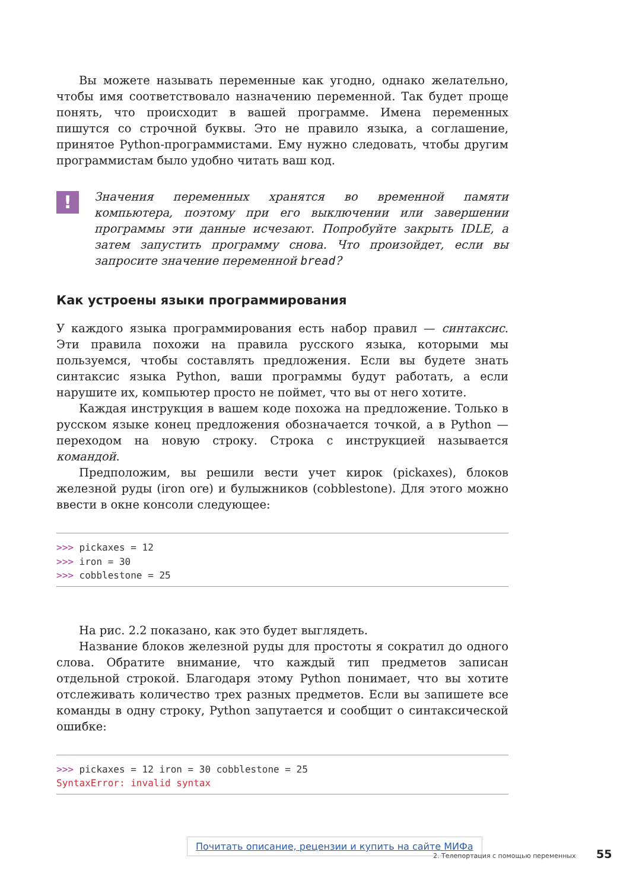Вы можете называть переменные как угодно, однако желательно, чтобы имя соответствовало назначению переменной. Так будет проще понять, что происходит в вашей программе. Имена переменных пишутся со строчной буквы. Это не правило языка, а соглашение, принятое Python-программистами. Ему нужно следовать, чтобы другим программистам было удобно читать ваш код.
!
Значения переменных хранятся во временной памяти компьютера, поэтому при его выключении или завершении программы эти данные исчезают. Попробуйте закрыть IDLE, а затем запустить программу снова. Что произойдет, если вы запросите значение переменной bread?
Как устроены языки программирования
У каждого языка программирования есть набор правил — синтаксис. Эти правила похожи на правила русского языка, которыми мы пользуемся, чтобы составлять предложения. Если вы будете знать синтаксис языка Python, ваши программы будут работать, а если нарушите их, компьютер просто не поймет, что вы от него хотите.
Каждая инструкция в вашем коде похожа на предложение. Только в русском языке конец предложения обозначается точкой, а в Python — переходом на новую строку. Строка с инструкцией называется командой.
Предположим, вы решили вести учет кирок (pickaxes), блоков железной руды (iron ore) и булыжников (cobblestone). Для этого можно ввести в окне консоли следующее:
>>> pickaxes = 12
>>> iron = 30
>>> cobblestone = 25
На рис. 2.2 показано, как это будет выглядеть.
Название блоков железной руды для простоты я сократил до одного слова. Обратите внимание, что каждый тип предметов записан отдельной строкой. Благодаря этому Python понимает, что вы хотите отслеживать количество трех разных предметов. Если вы запишете все команды в одну строку, Python запутается и сообщит о синтаксической ошибке:
>>> pickaxes = 12 iron = 30 cobblestone = 25
SyntaxError: invalid syntax
Почитать описание, рецензии и купить на сайте МИФа
2. Телепортация с помощью переменных 55